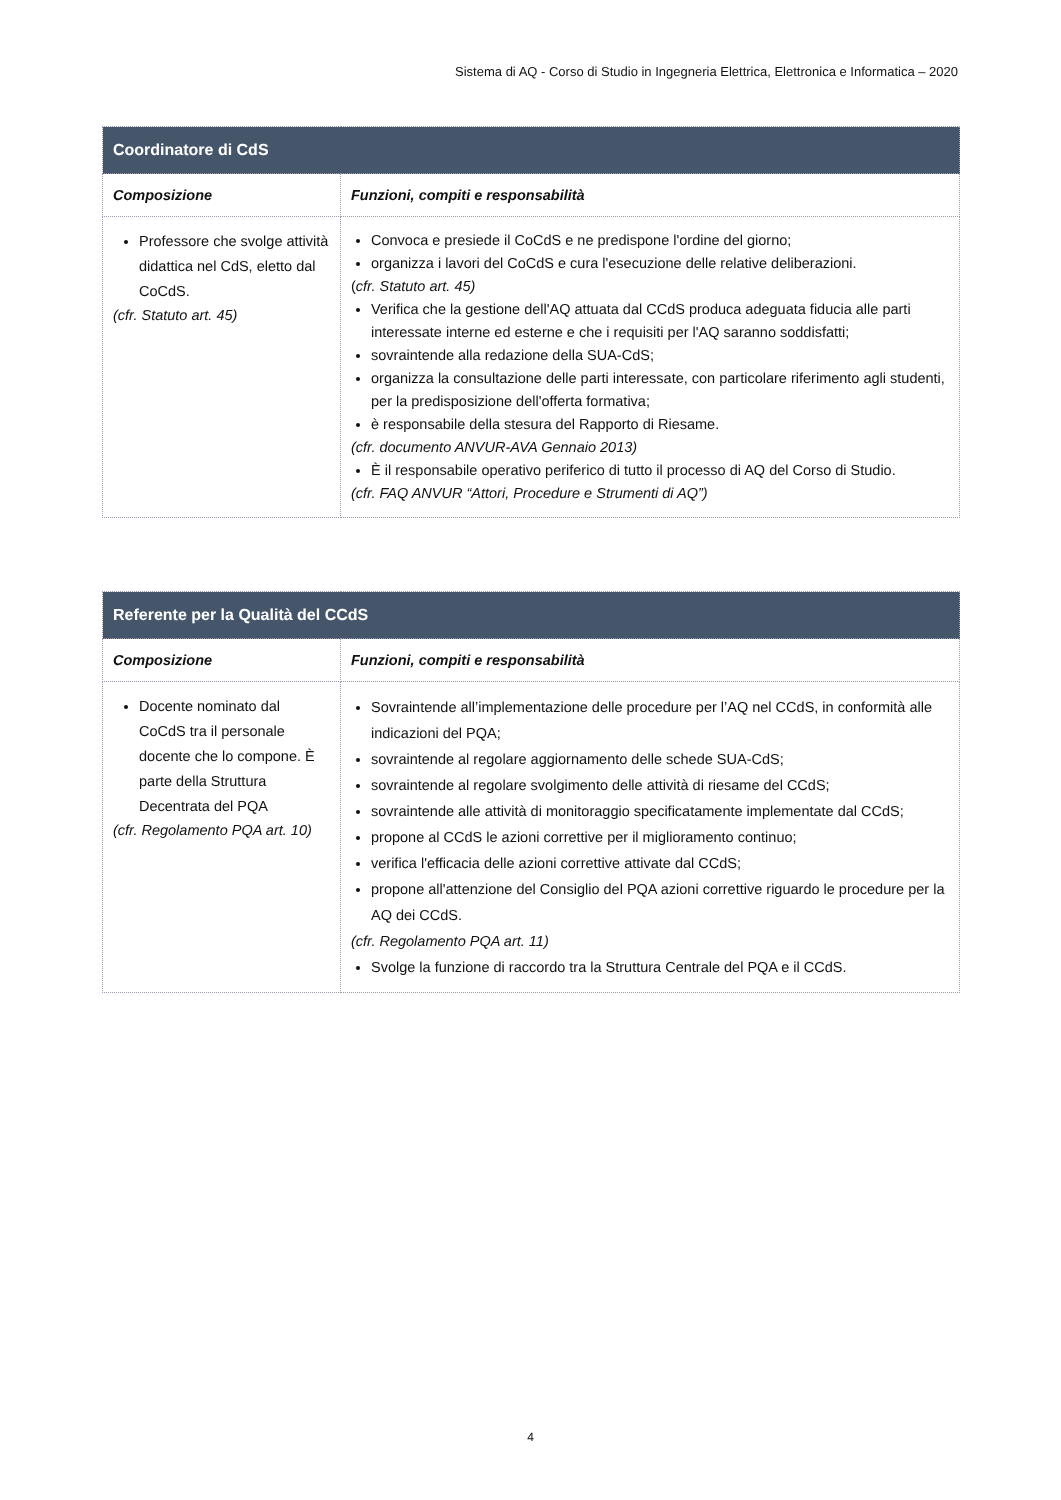Sistema di AQ - Corso di Studio in Ingegneria Elettrica, Elettronica e Informatica – 2020
| Coordinatore di CdS | |
| --- | --- |
| Composizione | Funzioni, compiti e responsabilità |
| Professore che svolge attività didattica nel CdS, eletto dal CoCdS. (cfr. Statuto art. 45) | Convoca e presiede il CoCdS e ne predispone l'ordine del giorno; organizza i lavori del CoCdS e cura l'esecuzione delle relative deliberazioni. ( cfr. Statuto art. 45) Verifica che la gestione dell'AQ attuata dal CCdS produca adeguata fiducia alle parti interessate interne ed esterne e che i requisiti per l'AQ saranno soddisfatti; sovraintende alla redazione della SUA-CdS; organizza la consultazione delle parti interessate, con particolare riferimento agli studenti, per la predisposizione dell'offerta formativa; è responsabile della stesura del Rapporto di Riesame. (cfr. documento ANVUR-AVA Gennaio 2013) È il responsabile operativo periferico di tutto il processo di AQ del Corso di Studio. (cfr. FAQ ANVUR “Attori, Procedure e Strumenti di AQ”) |
| Referente per la Qualità del CCdS | |
| --- | --- |
| Composizione | Funzioni, compiti e responsabilità |
| Docente nominato dal CoCdS tra il personale docente che lo compone. È parte della Struttura Decentrata del PQA (cfr. Regolamento PQA art. 10) | Sovraintende all’implementazione delle procedure per l’AQ nel CCdS, in conformità alle indicazioni del PQA; sovraintende al regolare aggiornamento delle schede SUA-CdS; sovraintende al regolare svolgimento delle attività di riesame del CCdS; sovraintende alle attività di monitoraggio specificatamente implementate dal CCdS; propone al CCdS le azioni correttive per il miglioramento continuo; verifica l'efficacia delle azioni correttive attivate dal CCdS; propone all'attenzione del Consiglio del PQA azioni correttive riguardo le procedure per la AQ dei CCdS. (cfr. Regolamento PQA art. 11) Svolge la funzione di raccordo tra la Struttura Centrale del PQA e il CCdS. |
4